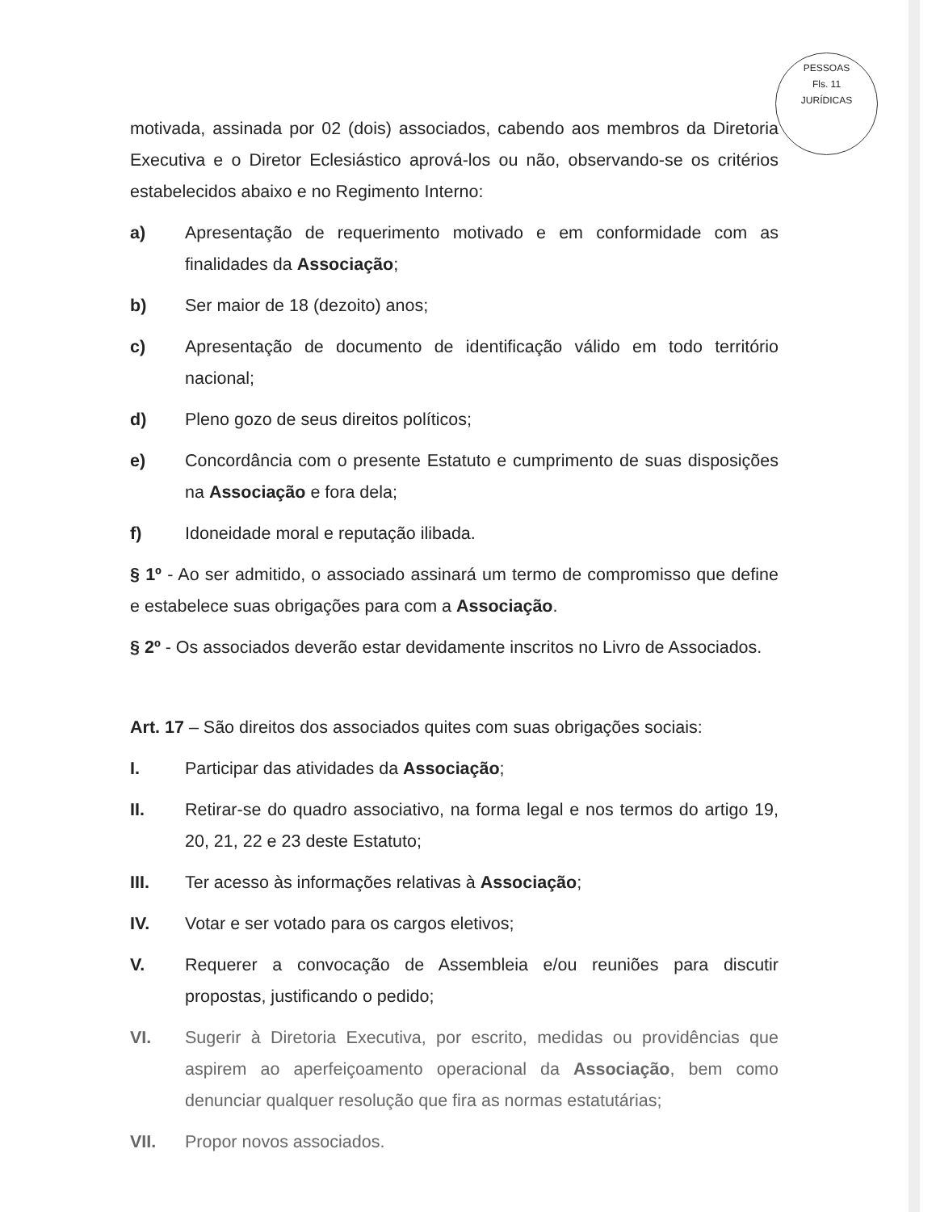PESSOAS
Fls. 11
JURÍDICAS
motivada, assinada por 02 (dois) associados, cabendo aos membros da Diretoria Executiva e o Diretor Eclesiástico aprová-los ou não, observando-se os critérios estabelecidos abaixo e no Regimento Interno:
a) Apresentação de requerimento motivado e em conformidade com as finalidades da Associação;
b) Ser maior de 18 (dezoito) anos;
c) Apresentação de documento de identificação válido em todo território nacional;
d) Pleno gozo de seus direitos políticos;
e) Concordância com o presente Estatuto e cumprimento de suas disposições na Associação e fora dela;
f) Idoneidade moral e reputação ilibada.
§ 1º - Ao ser admitido, o associado assinará um termo de compromisso que define e estabelece suas obrigações para com a Associação.
§ 2º - Os associados deverão estar devidamente inscritos no Livro de Associados.
Art. 17 – São direitos dos associados quites com suas obrigações sociais:
I. Participar das atividades da Associação;
II. Retirar-se do quadro associativo, na forma legal e nos termos do artigo 19, 20, 21, 22 e 23 deste Estatuto;
III. Ter acesso às informações relativas à Associação;
IV. Votar e ser votado para os cargos eletivos;
V. Requerer a convocação de Assembleia e/ou reuniões para discutir propostas, justificando o pedido;
VI. Sugerir à Diretoria Executiva, por escrito, medidas ou providências que aspirem ao aperfeiçoamento operacional da Associação, bem como denunciar qualquer resolução que fira as normas estatutárias;
VII. Propor novos associados.